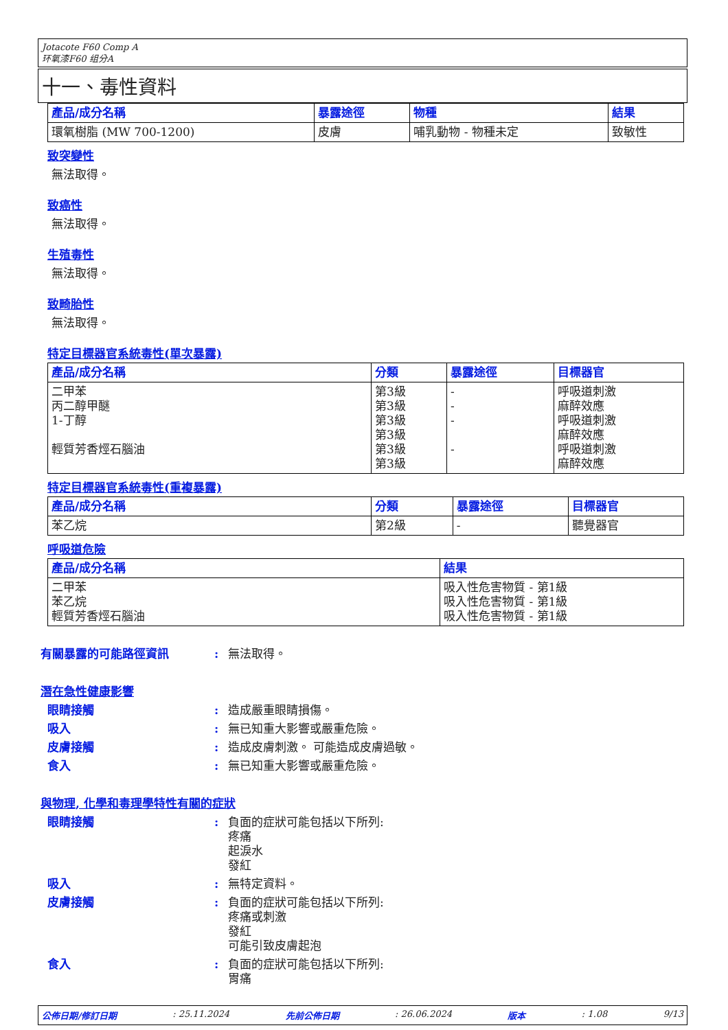Jotacote F60 Comp A
环氧漆F60 组分A
十一、毒性資料
| 產品/成分名稱 | 暴露途徑 | 物種 | 結果 |
| --- | --- | --- | --- |
| 環氧樹脂 (MW 700-1200) | 皮膚 | 哺乳動物 - 物種未定 | 致敏性 |
致突變性
無法取得。
致癌性
無法取得。
生殖毒性
無法取得。
致畸胎性
無法取得。
特定目標器官系統毒性(單次暴露)
| 產品/成分名稱 | 分類 | 暴露途徑 | 目標器官 |
| --- | --- | --- | --- |
| 二甲苯 丙二醇甲醚 1-丁醇 輕質芳香烴石腦油 | 第3級 第3級 第3級 第3級 第3級 第3級 | - - - - | 呼吸道刺激 麻醉效應 呼吸道刺激 麻醉效應 呼吸道刺激 麻醉效應 |
特定目標器官系統毒性(重複暴露)
| 產品/成分名稱 | 分類 | 暴露途徑 | 目標器官 |
| --- | --- | --- | --- |
| 苯乙烷 | 第2級 | - | 聽覺器官 |
呼吸道危險
| 產品/成分名稱 | 結果 |
| --- | --- |
| 二甲苯 苯乙烷 輕質芳香烴石腦油 | 吸入性危害物質 - 第1級 吸入性危害物質 - 第1級 吸入性危害物質 - 第1級 |
有關暴露的可能路徑資訊 : 無法取得。
潛在急性健康影響
眼睛接觸 : 造成嚴重眼睛損傷。
吸入 : 無已知重大影響或嚴重危險。
皮膚接觸 : 造成皮膚刺激。 可能造成皮膚過敏。
食入 : 無已知重大影響或嚴重危險。
與物理, 化學和毒理學特性有關的症狀
眼睛接觸 : 負面的症狀可能包括以下所列:
疼痛
起淚水
發紅
吸入 : 無特定資料。
皮膚接觸 : 負面的症狀可能包括以下所列:
疼痛或刺激
發紅
可能引致皮膚起泡
食入 : 負面的症狀可能包括以下所列:
胃痛
公佈日期/修訂日期: 25.11.2024 先前公佈日期: 26.06.2024 版本: 1.08 9/13